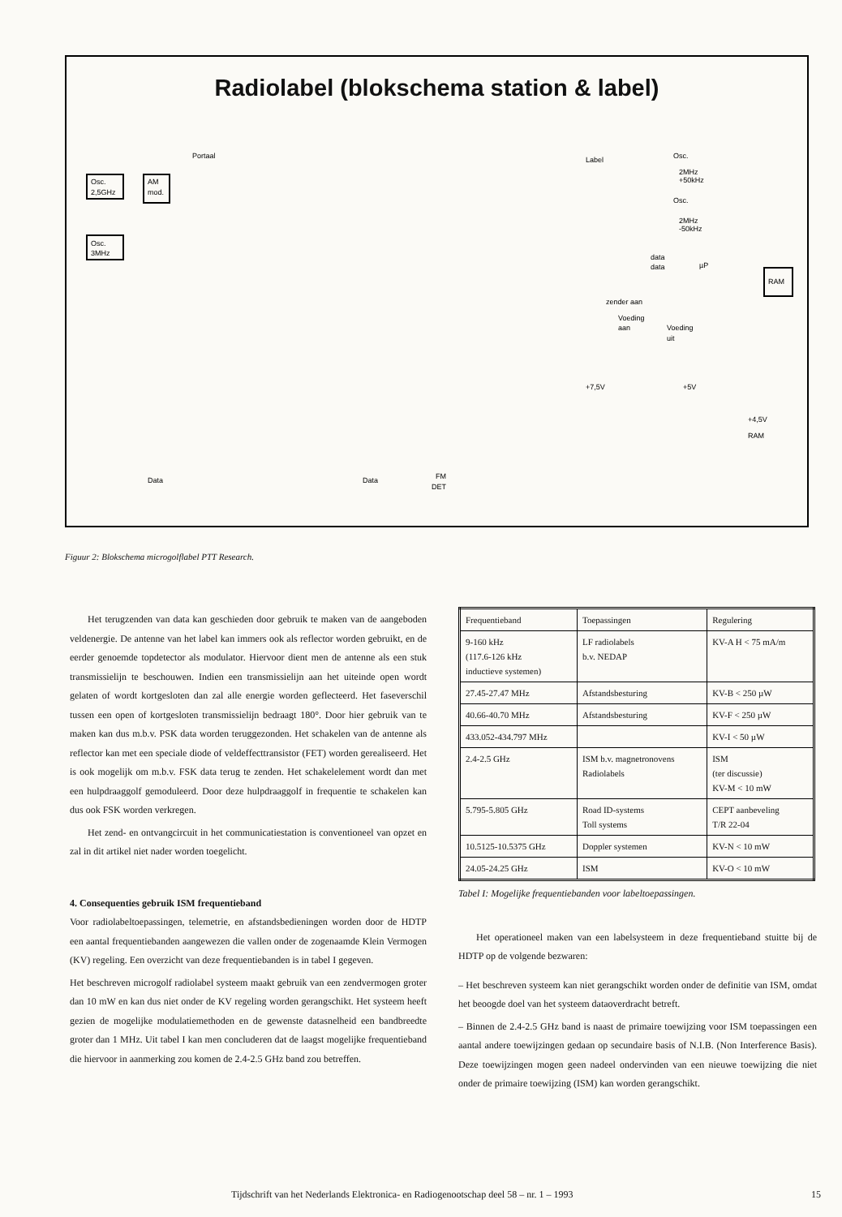Radiolabel (blokschema station & label)
Portaal
Label
Osc.
2,5GHz
AM
mod.
Osc.
3MHz
Osc.
2MHz
+50kHz
Osc.
2MHz
-50kHz
data
data
µP
RAM
zender aan
Voeding
aan
Voeding
uit
+7,5V
+5V
+4,5V
RAM
FM
DET
Data
Data
Figuur 2: Blokschema microgolflabel PTT Research.
Het terugzenden van data kan geschieden door gebruik te maken van de aangeboden veldenergie. De antenne van het label kan immers ook als reflector worden gebruikt, en de eerder genoemde topdetector als modulator. Hiervoor dient men de antenne als een stuk transmissielijn te beschouwen. Indien een transmissielijn aan het uiteinde open wordt gelaten of wordt kortgesloten dan zal alle energie worden geflecteerd. Het faseverschil tussen een open of kortgesloten transmissielijn bedraagt 180°. Door hier gebruik van te maken kan dus m.b.v. PSK data worden teruggezonden. Het schakelen van de antenne als reflector kan met een speciale diode of veldeffecttransistor (FET) worden gerealiseerd. Het is ook mogelijk om m.b.v. FSK data terug te zenden. Het schakelelement wordt dan met een hulpdraaggolf gemoduleerd. Door deze hulpdraaggolf in frequentie te schakelen kan dus ook FSK worden verkregen.
Het zend- en ontvangcircuit in het communicatiestation is conventioneel van opzet en zal in dit artikel niet nader worden toegelicht.
4. Consequenties gebruik ISM frequentieband
Voor radiolabeltoepassingen, telemetrie, en afstandsbedieningen worden door de HDTP een aantal frequentiebanden aangewezen die vallen onder de zogenaamde Klein Vermogen (KV) regeling. Een overzicht van deze frequentiebanden is in tabel I gegeven.
Het beschreven microgolf radiolabel systeem maakt gebruik van een zendvermogen groter dan 10 mW en kan dus niet onder de KV regeling worden gerangschikt. Het systeem heeft gezien de mogelijke modulatiemethoden en de gewenste datasnelheid een bandbreedte groter dan 1 MHz. Uit tabel I kan men concluderen dat de laagst mogelijke frequentieband die hiervoor in aanmerking zou komen de 2.4-2.5 GHz band zou betreffen.
| Frequentieband | Toepassingen | Regulering |
| 9-160 kHz (117.6-126 kHz inductieve systemen) | LF radiolabels b.v. NEDAP | KV-A H < 75 mA/m |
| 27.45-27.47 MHz | Afstandsbesturing | KV-B < 250 µW |
| 40.66-40.70 MHz | Afstandsbesturing | KV-F < 250 µW |
| 433.052-434.797 MHz | | KV-I < 50 µW |
| 2.4-2.5 GHz | ISM b.v. magnetronovens Radiolabels | ISM (ter discussie) KV-M < 10 mW |
| 5.795-5.805 GHz | Road ID-systems Toll systems | CEPT aanbeveling T/R 22-04 |
| 10.5125-10.5375 GHz | Doppler systemen | KV-N < 10 mW |
| 24.05-24.25 GHz | ISM | KV-O < 10 mW |
Tabel I: Mogelijke frequentiebanden voor labeltoepassingen.
Het operationeel maken van een labelsysteem in deze frequentieband stuitte bij de HDTP op de volgende bezwaren:
– Het beschreven systeem kan niet gerangschikt worden onder de definitie van ISM, omdat het beoogde doel van het systeem dataoverdracht betreft.
– Binnen de 2.4-2.5 GHz band is naast de primaire toewijzing voor ISM toepassingen een aantal andere toewijzingen gedaan op secundaire basis of N.I.B. (Non Interference Basis). Deze toewijzingen mogen geen nadeel ondervinden van een nieuwe toewijzing die niet onder de primaire toewijzing (ISM) kan worden gerangschikt.
Tijdschrift van het Nederlands Elektronica- en Radiogenootschap deel 58 – nr. 1 – 1993
15